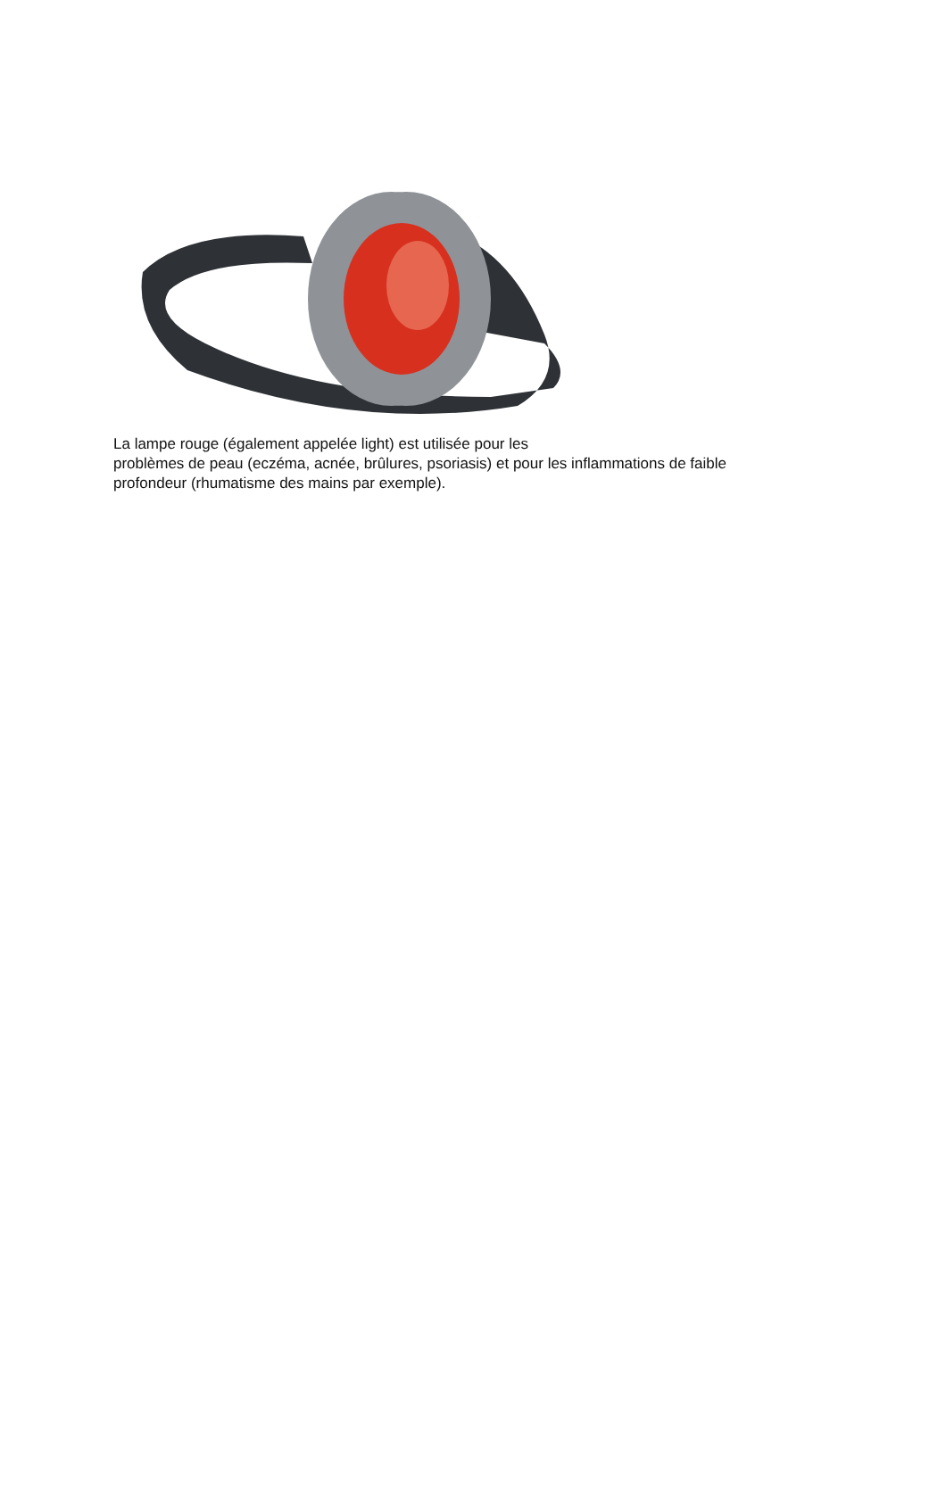La lampe rouge (également appelée light) est utilisée pour les
problèmes de peau (eczéma, acnée, brûlures, psoriasis) et pour les inflammations de faible profondeur (rhumatisme des mains par exemple).